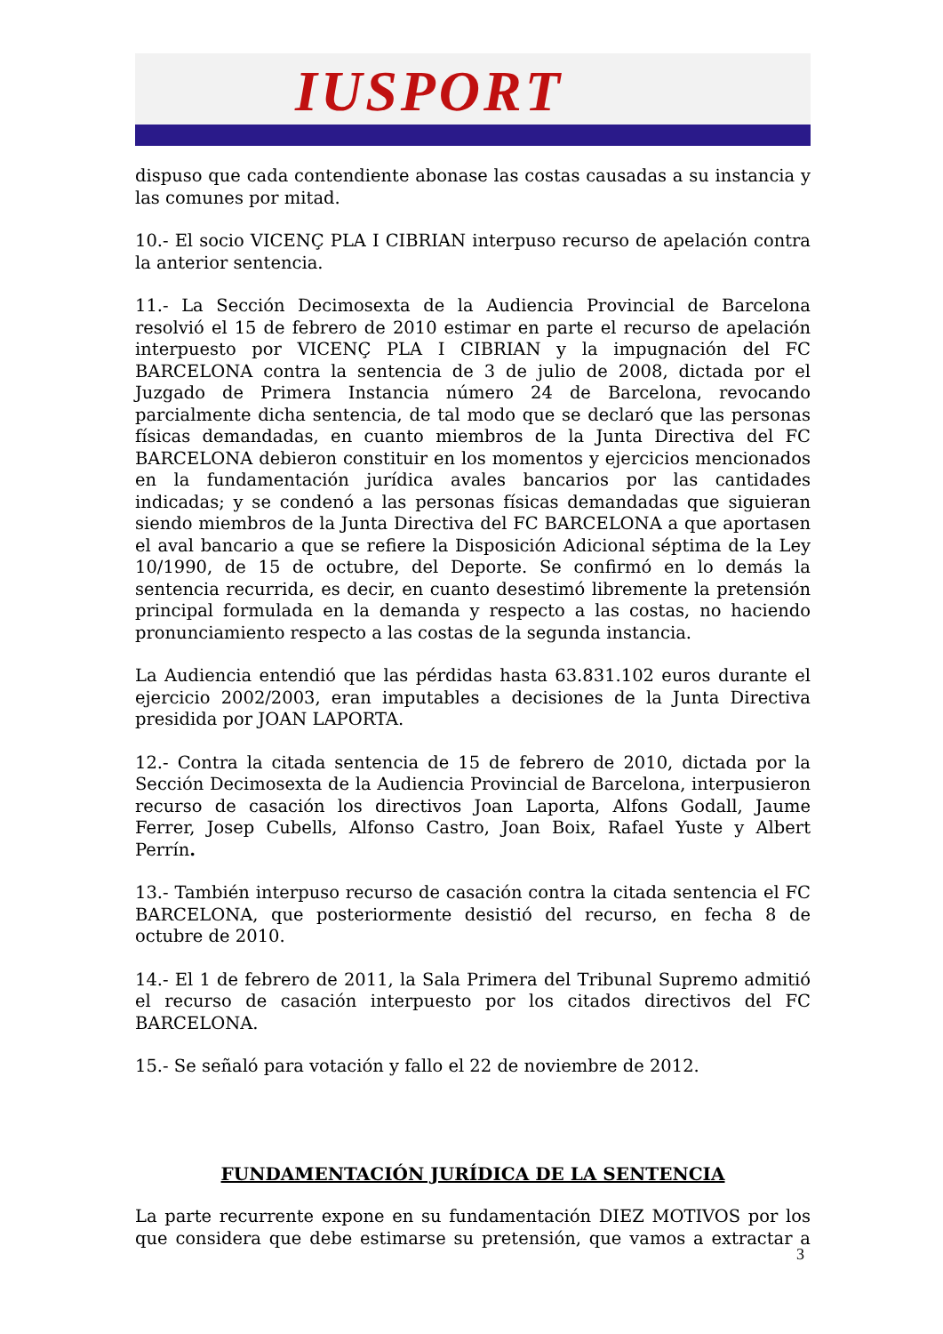IUSPORT
dispuso que cada contendiente abonase las costas causadas a su instancia y las comunes por mitad.
10.- El socio VICENÇ PLA I CIBRIAN interpuso recurso de apelación contra la anterior sentencia.
11.- La Sección Decimosexta de la Audiencia Provincial de Barcelona resolvió el 15 de febrero de 2010 estimar en parte el recurso de apelación interpuesto por VICENÇ PLA I CIBRIAN y la impugnación del FC BARCELONA contra la sentencia de 3 de julio de 2008, dictada por el Juzgado de Primera Instancia número 24 de Barcelona, revocando parcialmente dicha sentencia, de tal modo que se declaró que las personas físicas demandadas, en cuanto miembros de la Junta Directiva del FC BARCELONA debieron constituir en los momentos y ejercicios mencionados en la fundamentación jurídica avales bancarios por las cantidades indicadas; y se condenó a las personas físicas demandadas que siguieran siendo miembros de la Junta Directiva del FC BARCELONA a que aportasen el aval bancario a que se refiere la Disposición Adicional séptima de la Ley 10/1990, de 15 de octubre, del Deporte. Se confirmó en lo demás la sentencia recurrida, es decir, en cuanto desestimó libremente la pretensión principal formulada en la demanda y respecto a las costas, no haciendo pronunciamiento respecto a las costas de la segunda instancia.
La Audiencia entendió que las pérdidas hasta 63.831.102 euros durante el ejercicio 2002/2003, eran imputables a decisiones de la Junta Directiva presidida por JOAN LAPORTA.
12.- Contra la citada sentencia de 15 de febrero de 2010, dictada por la Sección Decimosexta de la Audiencia Provincial de Barcelona, interpusieron recurso de casación los directivos Joan Laporta, Alfons Godall, Jaume Ferrer, Josep Cubells, Alfonso Castro, Joan Boix, Rafael Yuste y Albert Perrín.
13.- También interpuso recurso de casación contra la citada sentencia el FC BARCELONA, que posteriormente desistió del recurso, en fecha 8 de octubre de 2010.
14.- El 1 de febrero de 2011, la Sala Primera del Tribunal Supremo admitió el recurso de casación interpuesto por los citados directivos del FC BARCELONA.
15.- Se señaló para votación y fallo el 22 de noviembre de 2012.
FUNDAMENTACIÓN JURÍDICA DE LA SENTENCIA
La parte recurrente expone en su fundamentación DIEZ MOTIVOS por los que considera que debe estimarse su pretensión, que vamos a extractar a
3